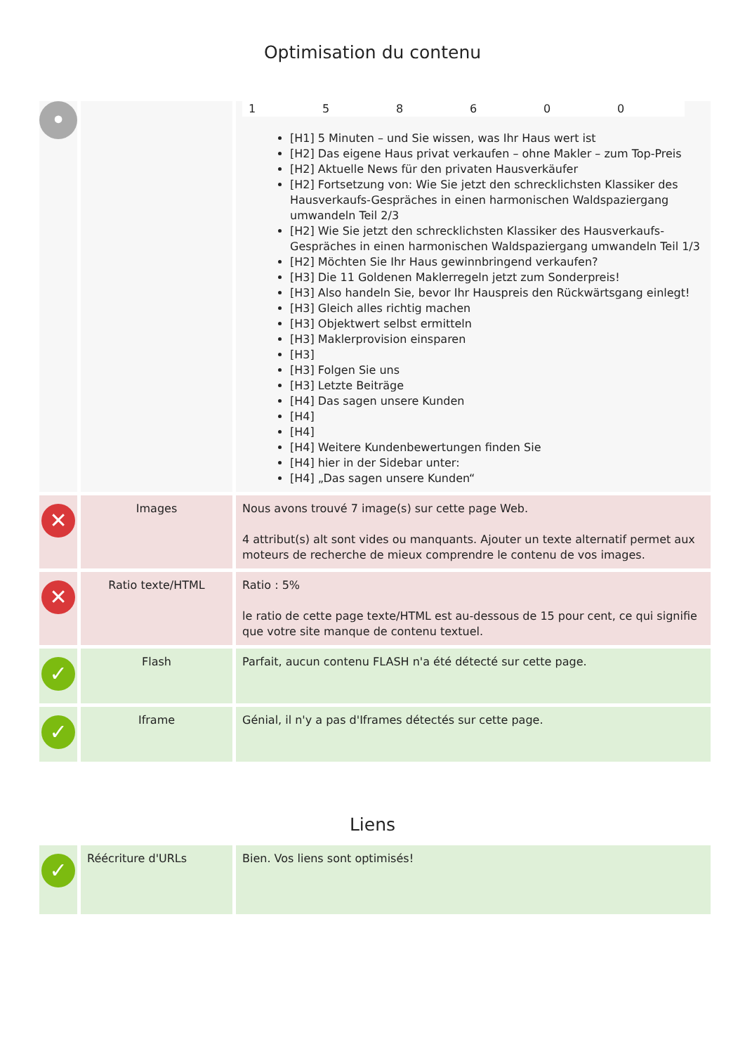Optimisation du contenu
| • | | / 1 / 5 / 8 / 6 / 0 / 0 / [H1] 5 Minuten – und Sie wissen, was Ihr Haus wert ist [H2] Das eigene Haus privat verkaufen – ohne Makler – zum Top-Preis [H2] Aktuelle News für den privaten Hausverkäufer [H2] Fortsetzung von: Wie Sie jetzt den schrecklichsten Klassiker des Hausverkaufs-Gespräches in einen harmonischen Waldspaziergang umwandeln Teil 2/3 [H2] Wie Sie jetzt den schrecklichsten Klassiker des Hausverkaufs-Gespräches in einen harmonischen Waldspaziergang umwandeln Teil 1/3 [H2] Möchten Sie Ihr Haus gewinnbringend verkaufen? [H3] Die 11 Goldenen Maklerregeln jetzt zum Sonderpreis! [H3] Also handeln Sie, bevor Ihr Hauspreis den Rückwärtsgang einlegt! [H3] Gleich alles richtig machen [H3] Objektwert selbst ermitteln [H3] Maklerprovision einsparen [H3] [H3] Folgen Sie uns [H3] Letzte Beiträge [H4] Das sagen unsere Kunden [H4] [H4] [H4] Weitere Kundenbewertungen finden Sie [H4] hier in der Sidebar unter: [H4] „Das sagen unsere Kunden“ |
| ✕ | Images | Nous avons trouvé 7 image(s) sur cette page Web. 4 attribut(s) alt sont vides ou manquants. Ajouter un texte alternatif permet aux moteurs de recherche de mieux comprendre le contenu de vos images. |
| ✕ | Ratio texte/HTML | Ratio : 5% le ratio de cette page texte/HTML est au-dessous de 15 pour cent, ce qui signifie que votre site manque de contenu textuel. |
| ✓ | Flash | Parfait, aucun contenu FLASH n'a été détecté sur cette page. |
| ✓ | Iframe | Génial, il n'y a pas d'Iframes détectés sur cette page. |
Liens
| ✓ | Réécriture d'URLs | Bien. Vos liens sont optimisés! |